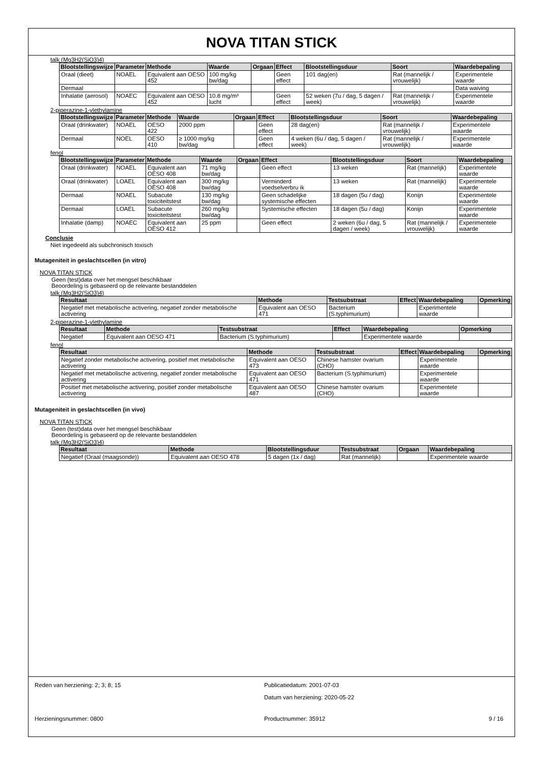NOVA TITAN STICK
talk (Mg3H2(SiO3)4)
| Blootstellingswijze | Parameter | Methode | Waarde | Orgaan | Effect | Blootstellingsduur | Soort | Waardebepaling |
| --- | --- | --- | --- | --- | --- | --- | --- | --- |
| Oraal (dieet) | NOAEL | Equivalent aan OESO 452 | 100 mg/kg bw/dag | | Geen effect | 101 dag(en) | Rat (mannelijk / vrouwelijk) | Experimentele waarde |
| Dermaal | | | | | | | | Data waiving |
| Inhalatie (aerosol) | NOAEC | Equivalent aan OESO 452 | 10.8 mg/m³ lucht | | Geen effect | 52 weken (7u / dag, 5 dagen / week) | Rat (mannelijk / vrouwelijk) | Experimentele waarde |
2-piperazine-1-ylethylamine
| Blootstellingswijze | Parameter | Methode | Waarde | Orgaan | Effect | Blootstellingsduur | Soort | Waardebepaling |
| --- | --- | --- | --- | --- | --- | --- | --- | --- |
| Oraal (drinkwater) | NOAEL | OESO 422 | 2000 ppm | | Geen effect | 28 dag(en) | Rat (mannelijk / vrouwelijk) | Experimentele waarde |
| Dermaal | NOEL | OESO 410 | ≥ 1000 mg/kg bw/dag | | Geen effect | 4 weken (6u / dag, 5 dagen / week) | Rat (mannelijk / vrouwelijk) | Experimentele waarde |
fenol
| Blootstellingswijze | Parameter | Methode | Waarde | Orgaan | Effect | Blootstellingsduur | Soort | Waardebepaling |
| --- | --- | --- | --- | --- | --- | --- | --- | --- |
| Oraal (drinkwater) | NOAEL | Equivalent aan OESO 408 | 71 mg/kg bw/dag | | Geen effect | 13 weken | Rat (mannelijk) | Experimentele waarde |
| Oraal (drinkwater) | LOAEL | Equivalent aan OESO 408 | 300 mg/kg bw/dag | | Verminderd voedselverbru ik | 13 weken | Rat (mannelijk) | Experimentele waarde |
| Dermaal | NOAEL | Subacute toxiciteitstest | 130 mg/kg bw/dag | | Geen schadelijke systemische effecten | 18 dagen (5u / dag) | Konijn | Experimentele waarde |
| Dermaal | LOAEL | Subacute toxiciteitstest | 260 mg/kg bw/dag | | Systemische effecten | 18 dagen (5u / dag) | Konijn | Experimentele waarde |
| Inhalatie (damp) | NOAEC | Equivalent aan OESO 412 | 25 ppm | | Geen effect | 2 weken (6u / dag, 5 dagen / week) | Rat (mannelijk / vrouwelijk) | Experimentele waarde |
Conclusie
Niet ingedeeld als subchronisch toxisch
Mutageniteit in geslachtscellen (in vitro)
NOVA TITAN STICK
Geen (test)data over het mengsel beschikbaar
Beoordeling is gebaseerd op de relevante bestanddelen
talk (Mg3H2(SiO3)4)
| Resultaat | Methode | Testsubstraat | Effect | Waardebepaling | Opmerking |
| --- | --- | --- | --- | --- | --- |
| Negatief met metabolische activering, negatief zonder metabolische activering | Equivalent aan OESO 471 | Bacterium (S.typhimurium) | | Experimentele waarde | |
2-piperazine-1-ylethylamine
| Resultaat | Methode | Testsubstraat | Effect | Waardebepaling | Opmerking |
| --- | --- | --- | --- | --- | --- |
| Negatief | Equivalent aan OESO 471 | Bacterium (S.typhimurium) | | Experimentele waarde | |
fenol
| Resultaat | Methode | Testsubstraat | Effect | Waardebepaling | Opmerking |
| --- | --- | --- | --- | --- | --- |
| Negatief zonder metabolische activering, positief met metabolische activering | Equivalent aan OESO 473 | Chinese hamster ovarium (CHO) | | Experimentele waarde | |
| Negatief met metabolische activering, negatief zonder metabolische activering | Equivalent aan OESO 471 | Bacterium (S.typhimurium) | | Experimentele waarde | |
| Positief met metabolische activering, positief zonder metabolische activering | Equivalent aan OESO 487 | Chinese hamster ovarium (CHO) | | Experimentele waarde | |
Mutageniteit in geslachtscellen (in vivo)
NOVA TITAN STICK
Geen (test)data over het mengsel beschikbaar
Beoordeling is gebaseerd op de relevante bestanddelen
talk (Mg3H2(SiO3)4)
| Resultaat | Methode | Blootstellingsduur | Testsubstraat | Orgaan | Waardebepaling |
| --- | --- | --- | --- | --- | --- |
| Negatief (Oraal (maagsonde)) | Equivalent aan OESO 478 | 5 dagen (1x / dag) | Rat (mannelijk) | | Experimentele waarde |
Reden van herziening: 2; 3; 8; 15 Publicatiedatum: 2001-07-03
Datum van herziening: 2020-05-22
Herzieningsnummer: 0800 Productnummer: 35912 9 / 16